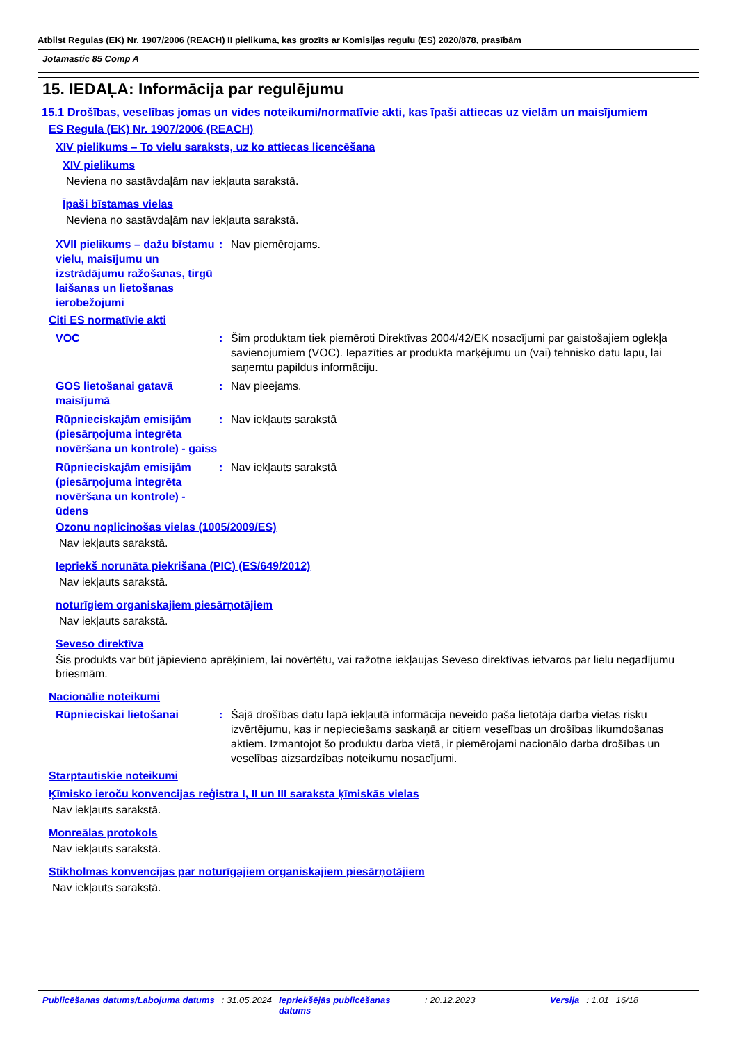Atbilst Regulas (EK) Nr. 1907/2006 (REACH) II pielikuma, kas grozīts ar Komisijas regulu (ES) 2020/878, prasībām
Jotamastic 85 Comp A
15. IEDAĻA: Informācija par regulējumu
15.1 Drošības, veselības jomas un vides noteikumi/normatīvie akti, kas īpaši attiecas uz vielām un maisījumiem
ES Regula (EK) Nr. 1907/2006 (REACH)
XIV pielikums – To vielu saraksts, uz ko attiecas licencēšana
XIV pielikums
Neviena no sastāvdaļām nav iekļauta sarakstā.
Īpaši bīstamas vielas
Neviena no sastāvdaļām nav iekļauta sarakstā.
XVII pielikums – dažu bīstamu vielu, maisījumu un izstrādājumu ražošanas, tirgū laišanas un lietošanas ierobežojumi
: Nav piemērojams.
Citi ES normatīvie akti
VOC : Šim produktam tiek piemēroti Direktīvas 2004/42/EK nosacījumi par gaistošajiem oglekļa savienojumiem (VOC). Iepazīties ar produkta marķējumu un (vai) tehnisko datu lapu, lai saņemtu papildus informāciju.
GOS lietošanai gatavā maisījumā
: Nav pieejams.
Rūpnieciskajām emisijām (piesārņojuma integrēta novēršana un kontrole) - gaiss
: Nav iekļauts sarakstā
Rūpnieciskajām emisijām (piesārņojuma integrēta novēršana un kontrole) - ūdens
: Nav iekļauts sarakstā
Ozonu noplicinošas vielas (1005/2009/ES)
Nav iekļauts sarakstā.
Iepriekš norunāta piekrišana (PIC) (ES/649/2012)
Nav iekļauts sarakstā.
noturīgiem organiskajiem piesārņotājiem
Nav iekļauts sarakstā.
Seveso direktīva
Šis produkts var būt jāpievieno aprēķiniem, lai novērtētu, vai ražotne iekļaujas Seveso direktīvas ietvaros par lielu negadījumu briesmām.
Nacionālie noteikumi
Rūpnieciskai lietošanai : Šajā drošības datu lapā iekļautā informācija neveido paša lietotāja darba vietas risku izvērtējumu, kas ir nepieciešams saskaņā ar citiem veselības un drošības likumdošanas aktiem. Izmantojot šo produktu darba vietā, ir piemērojami nacionālo darba drošības un veselības aizsardzības noteikumu nosacījumi.
Starptautiskie noteikumi
Ķīmisko ieroču konvencijas reģistra I, II un III saraksta ķīmiskās vielas
Nav iekļauts sarakstā.
Monreālas protokols
Nav iekļauts sarakstā.
Stikholmas konvencijas par noturīgajiem organiskajiem piesārņotājiem
Nav iekļauts sarakstā.
Publicēšanas datums/Labojuma datums: 31.05.2024 Iepriekšējās publicēšanas datums: 20.12.2023 Versija: 1.01 16/18